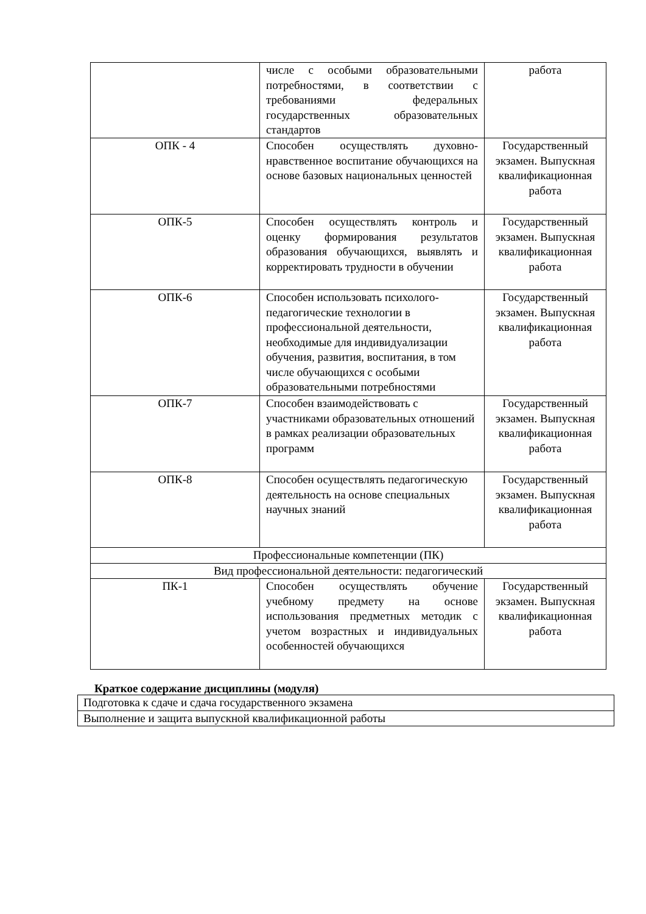| | числе с особыми образовательными потребностями, в соответствии с требованиями федеральных государственных образовательных стандартов | работа |
| ОПК - 4 | Способен осуществлять духовно-нравственное воспитание обучающихся на основе базовых национальных ценностей | Государственный экзамен. Выпускная квалификационная работа |
| ОПК-5 | Способен осуществлять контроль и оценку формирования результатов образования обучающихся, выявлять и корректировать трудности в обучении | Государственный экзамен. Выпускная квалификационная работа |
| ОПК-6 | Способен использовать психолого-педагогические технологии в профессиональной деятельности, необходимые для индивидуализации обучения, развития, воспитания, в том числе обучающихся с особыми образовательными потребностями | Государственный экзамен. Выпускная квалификационная работа |
| ОПК-7 | Способен взаимодействовать с участниками образовательных отношений в рамках реализации образовательных программ | Государственный экзамен. Выпускная квалификационная работа |
| ОПК-8 | Способен осуществлять педагогическую деятельность на основе специальных научных знаний | Государственный экзамен. Выпускная квалификационная работа |
| Профессиональные компетенции (ПК) | | |
| Вид профессиональной деятельности: педагогический | | |
| ПК-1 | Способен осуществлять обучение учебному предмету на основе использования предметных методик с учетом возрастных и индивидуальных особенностей обучающихся | Государственный экзамен. Выпускная квалификационная работа |
Краткое содержание дисциплины (модуля)
| Подготовка к сдаче и сдача государственного экзамена |
| Выполнение и защита выпускной квалификационной работы |